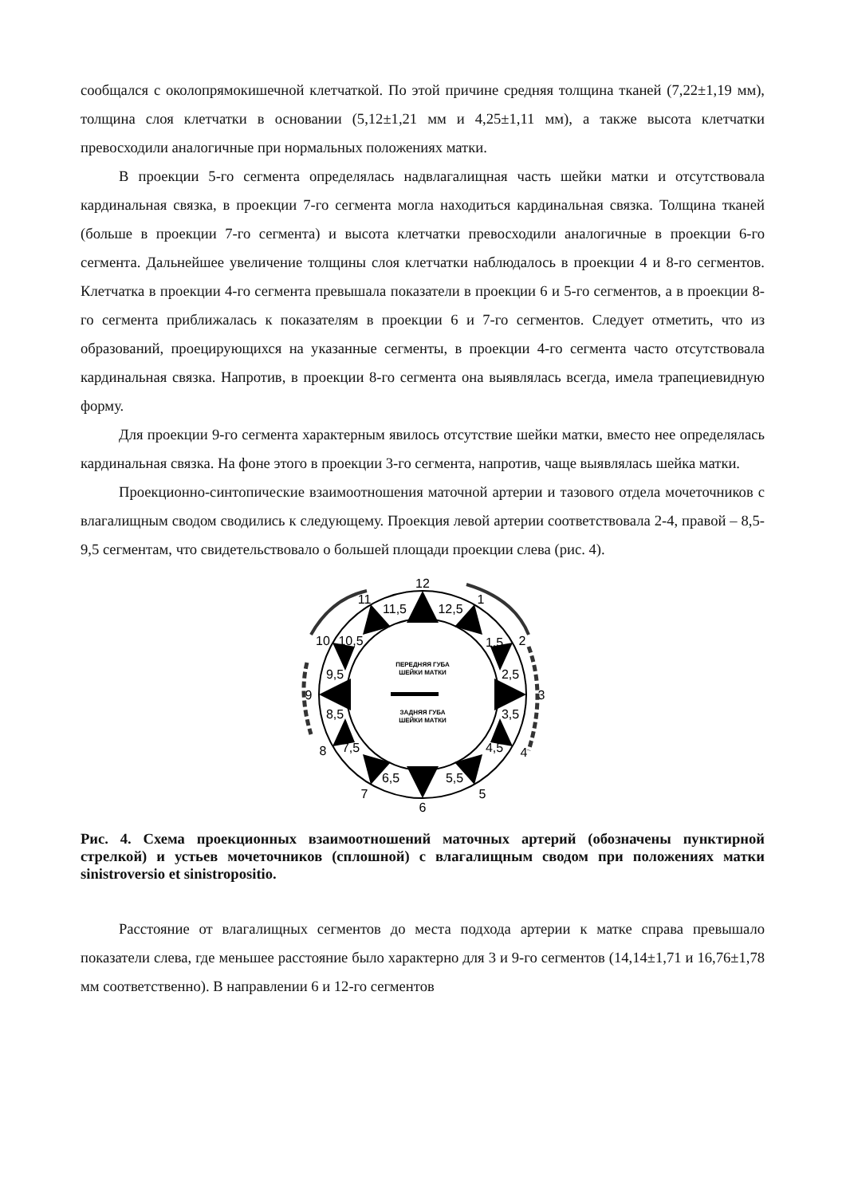сообщался с околопрямокишечной клетчаткой. По этой причине средняя толщина тканей (7,22±1,19 мм), толщина слоя клетчатки в основании (5,12±1,21 мм и 4,25±1,11 мм), а также высота клетчатки превосходили аналогичные при нормальных положениях матки.
В проекции 5-го сегмента определялась надвлагалищная часть шейки матки и отсутствовала кардинальная связка, в проекции 7-го сегмента могла находиться кардинальная связка. Толщина тканей (больше в проекции 7-го сегмента) и высота клетчатки превосходили аналогичные в проекции 6-го сегмента. Дальнейшее увеличение толщины слоя клетчатки наблюдалось в проекции 4 и 8-го сегментов. Клетчатка в проекции 4-го сегмента превышала показатели в проекции 6 и 5-го сегментов, а в проекции 8-го сегмента приближалась к показателям в проекции 6 и 7-го сегментов. Следует отметить, что из образований, проецирующихся на указанные сегменты, в проекции 4-го сегмента часто отсутствовала кардинальная связка. Напротив, в проекции 8-го сегмента она выявлялась всегда, имела трапециевидную форму.
Для проекции 9-го сегмента характерным явилось отсутствие шейки матки, вместо нее определялась кардинальная связка. На фоне этого в проекции 3-го сегмента, напротив, чаще выявлялась шейка матки.
Проекционно-синтопические взаимоотношения маточной артерии и тазового отдела мочеточников с влагалищным сводом сводились к следующему. Проекция левой артерии соответствовала 2-4, правой – 8,5-9,5 сегментам, что свидетельствовало о большей площади проекции слева (рис. 4).
ПЕРЕДНЯЯ ГУБА
ШЕЙКИ МАТКИ
ЗАДНЯЯ ГУБА
ШЕЙКИ МАТКИ
12
1
2
3
4
5
6
7
8
9
10
11
11,5
12,5
1,5
2,5
3,5
4,5
5,5
6,5
7,5
8,5
9,5
10,5
Рис. 4. Схема проекционных взаимоотношений маточных артерий (обозначены пунктирной стрелкой) и устьев мочеточников (сплошной) с влагалищным сводом при положениях матки sinistroversio et sinistropositio.
Расстояние от влагалищных сегментов до места подхода артерии к матке справа превышало показатели слева, где меньшее расстояние было характерно для 3 и 9-го сегментов (14,14±1,71 и 16,76±1,78 мм соответственно). В направлении 6 и 12-го сегментов